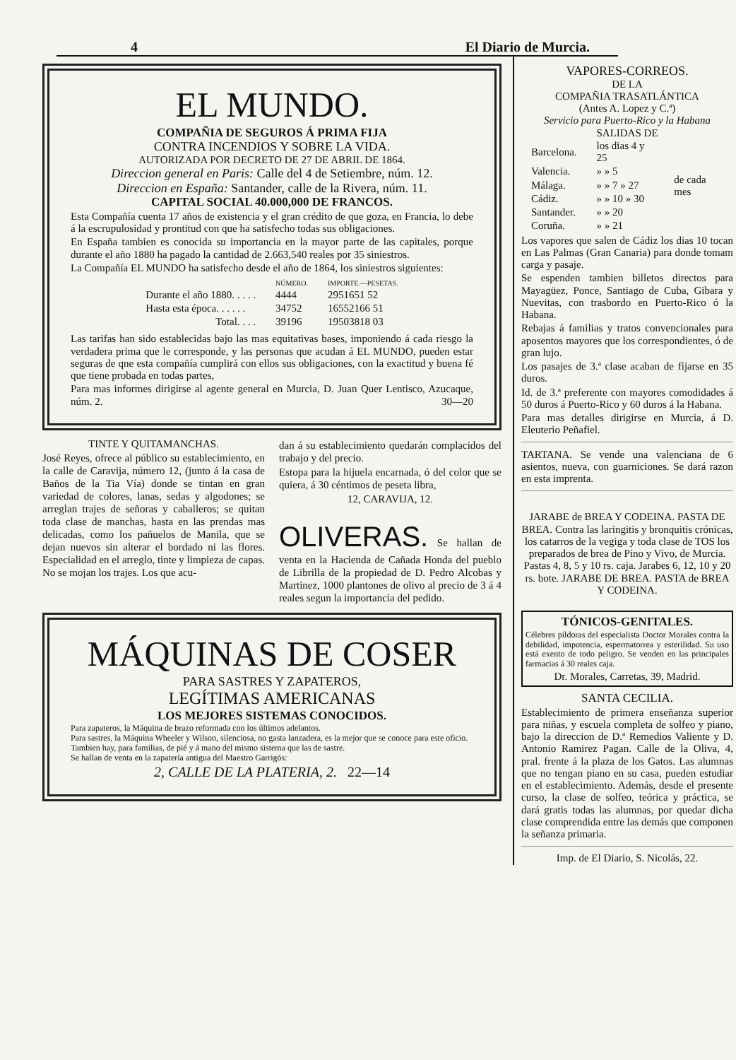4 El Diario de Murcia.
EL MUNDO.
COMPAÑIA DE SEGUROS Á PRIMA FIJA
CONTRA INCENDIOS Y SOBRE LA VIDA.
AUTORIZADA POR DECRETO DE 27 DE ABRIL DE 1864.
Direccion general en Paris: Calle del 4 de Setiembre, núm. 12.
Direccion en España: Santander, calle de la Rivera, núm. 11.
CAPITAL SOCIAL 40.000,000 DE FRANCOS.
Esta Compañía cuenta 17 años de existencia y el gran crédito de que goza, en Francia, lo debe á la escrupulosidad y prontitud con que ha satisfecho todas sus obligaciones.
En España tambien es conocida su importancia en la mayor parte de las capitales, porque durante el año 1880 ha pagado la cantidad de 2.663,540 reales por 35 siniestros.
La Compañía EL MUNDO ha satisfecho desde el año de 1864, los siniestros siguientes:
| | NÚMERO. | IMPORTE.—PESETAS. |
| --- | --- | --- |
| Durante el año 1880. . . . . | 4444 | 2951651 52 |
| Hasta esta época. . . . . . | 34752 | 16552166 51 |
| Total. . . . | 39196 | 19503818 03 |
Las tarifas han sido establecidas bajo las mas equitativas bases, imponiendo á cada riesgo la verdadera prima que le corresponde, y las personas que acudan á EL MUNDO, pueden estar seguras de qne esta compañía cumplirá con ellos sus obligaciones, con la exactitud y buena fé que tiene probada en todas partes,
Para mas informes dirigirse al agente general en Murcia, D. Juan Quer Lentisco, Azucaque, núm. 2. 30—20
TINTE Y QUITAMANCHAS.
José Reyes, ofrece al público su establecimiento, en la calle de Caravija, número 12, (junto á la casa de Baños de la Tia Vía) donde se tintan en gran variedad de colores, lanas, sedas y algodones; se arreglan trajes de señoras y caballeros; se quitan toda clase de manchas, hasta en las prendas mas delicadas, como los pañuelos de Manila, que se dejan nuevos sin alterar el bordado ni las flores. Especialidad en el arreglo, tinte y limpieza de capas. No se mojan los trajes. Los que acu-
dan á su establecimiento quedarán complacidos del trabajo y del precio.
Estopa para la hijuela encarnada, ó del color que se quiera, á 30 céntimos de peseta libra,
12, CARAVIJA, 12.
OLIVERAS. Se hallan de venta en la Hacienda de Cañada Honda del pueblo de Librilla de la propiedad de D. Pedro Alcobas y Martinez, 1000 plantones de olivo al precio de 3 á 4 reales segun la importancia del pedido.
MÁQUINAS DE COSER
PARA SASTRES Y ZAPATEROS,
LEGÍTIMAS AMERICANAS
LOS MEJORES SISTEMAS CONOCIDOS.
Para zapateros, la Máquina de brazo reformada con los últimos adelantos.
Para sastres, la Máquina Wheeler y Wilson, silenciosa, no gasta lanzadera, es la mejor que se conoce para este oficio.
Tambien hay, para familias, de pié y á mano del mismo sistema que las de sastre.
Se hallan de venta en la zapatería antigua del Maestro Garrigós:
2, CALLE DE LA PLATERIA, 2. 22—14
VAPORES-CORREOS.
DE LA
COMPAÑIA TRASATLÁNTICA
(Antes A. Lopez y C.ª)
Servicio para Puerto-Rico y la Habana
SALIDAS DE
| Barcelona. | los dias 4 y 25 | de cada mes |
| Valencia. | » » 5 | |
| Málaga. | » » 7 » 27 | |
| Cádiz. | » » 10 » 30 | |
| Santander. | » » 20 | |
| Coruña. | » » 21 | |
Los vapores que salen de Cádiz los dias 10 tocan en Las Palmas (Gran Canaria) para donde tomam carga y pasaje.
Se espenden tambien billetos directos para Mayagüez, Ponce, Santiago de Cuba, Gibara y Nuevitas, con trasbordo en Puerto-Rico ó la Habana.
Rebajas á familias y tratos convencionales para aposentos mayores que los correspondientes, ó de gran lujo.
Los pasajes de 3.ª clase acaban de fijarse en 35 duros.
Id. de 3.ª preferente con mayores comodidades á 50 duros á Puerto-Rico y 60 duros á la Habana.
Para mas detalles dirigirse en Murcia, á D. Eleuterio Peñafiel.
TARTANA. Se vende una valenciana de 6 asientos, nueva, con guarniciones. Se dará razon en esta imprenta.
JARABE de BREA Y CODEINA. PASTA DE BREA. Contra las laringitis y bronquitis crónicas, los catarros de la vegiga y toda clase de TOS los preparados de brea de Pino y Vivo, de Murcia. Pastas 4, 8, 5 y 10 rs. caja. Jarabes 6, 12, 10 y 20 rs. bote. JARABE DE BREA. PASTA de BREA Y CODEINA.
TÓNICOS-GENITALES.
Célebres píldoras del especialista Doctor Morales contra la debilidad, impotencia, espermatorrea y esterilidad. Su uso está exento de todo peligro. Se venden en las principales farmacias á 30 reales caja.
Dr. Morales, Carretas, 39, Madrid.
SANTA CECILIA.
Establecimiento de primera enseñanza superior para niñas, y escuela completa de solfeo y piano, bajo la direccion de D.ª Remedios Valiente y D. Antonio Ramirez Pagan. Calle de la Oliva, 4, pral. frente á la plaza de los Gatos. Las alumnas que no tengan piano en su casa, pueden estudiar en el establecimiento. Además, desde el presente curso, la clase de solfeo, teórica y práctica, se dará gratis todas las alumnas, por quedar dicha clase comprendida entre las demás que componen la señanza primaria.
Imp. de El Diario, S. Nicolás, 22.